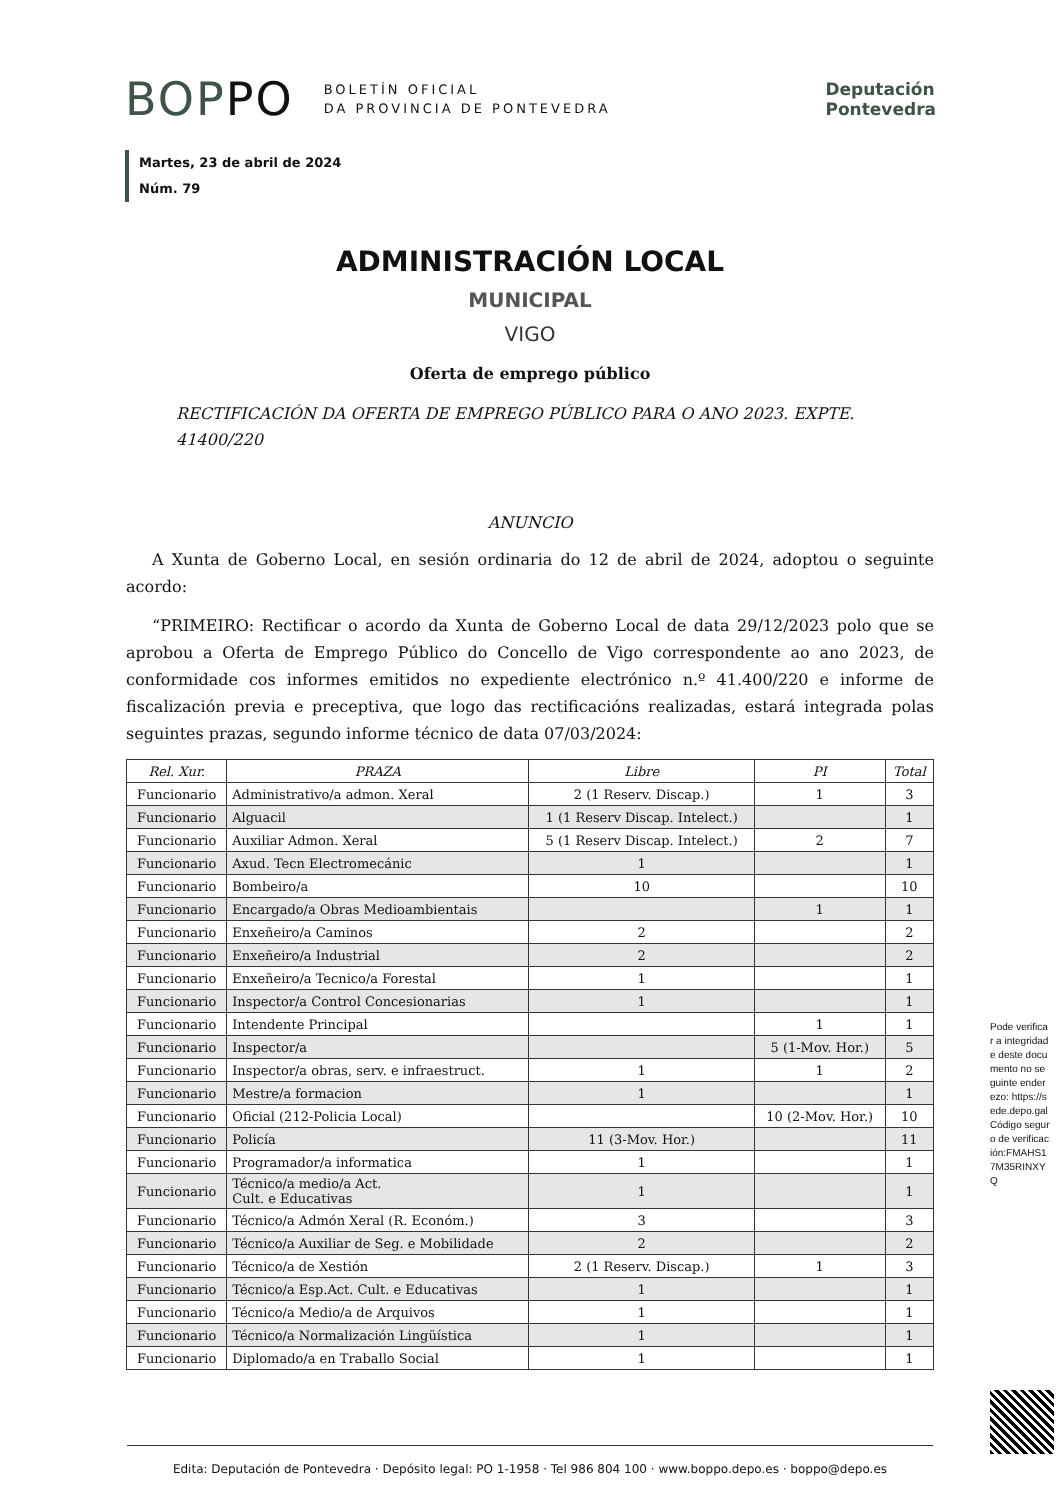BOPPO BOLETÍN OFICIAL
DA PROVINCIA DE PONTEVEDRA
Deputación
Pontevedra
Martes, 23 de abril de 2024
Núm. 79
ADMINISTRACIÓN LOCAL
MUNICIPAL
VIGO
Oferta de emprego público
RECTIFICACIÓN DA OFERTA DE EMPREGO PÚBLICO PARA O ANO 2023. EXPTE. 41400/220
ANUNCIO
A Xunta de Goberno Local, en sesión ordinaria do 12 de abril de 2024, adoptou o seguinte acordo:
“PRIMEIRO: Rectificar o acordo da Xunta de Goberno Local de data 29/12/2023 polo que se aprobou a Oferta de Emprego Público do Concello de Vigo correspondente ao ano 2023, de conformidade cos informes emitidos no expediente electrónico n.º 41.400/220 e informe de fiscalización previa e preceptiva, que logo das rectificacións realizadas, estará integrada polas seguintes prazas, segundo informe técnico de data 07/03/2024:
| Rel. Xur. | PRAZA | Libre | PI | Total |
| --- | --- | --- | --- | --- |
| Funcionario | Administrativo/a admon. Xeral | 2 (1 Reserv. Discap.) | 1 | 3 |
| Funcionario | Alguacil | 1 (1 Reserv Discap. Intelect.) | | 1 |
| Funcionario | Auxiliar Admon. Xeral | 5 (1 Reserv Discap. Intelect.) | 2 | 7 |
| Funcionario | Axud. Tecn Electromecánic | 1 | | 1 |
| Funcionario | Bombeiro/a | 10 | | 10 |
| Funcionario | Encargado/a Obras Medioambientais | | 1 | 1 |
| Funcionario | Enxeñeiro/a Caminos | 2 | | 2 |
| Funcionario | Enxeñeiro/a Industrial | 2 | | 2 |
| Funcionario | Enxeñeiro/a Tecnico/a Forestal | 1 | | 1 |
| Funcionario | Inspector/a Control Concesionarias | 1 | | 1 |
| Funcionario | Intendente Principal | | 1 | 1 |
| Funcionario | Inspector/a | | 5 (1-Mov. Hor.) | 5 |
| Funcionario | Inspector/a obras, serv. e infraestruct. | 1 | 1 | 2 |
| Funcionario | Mestre/a formacion | 1 | | 1 |
| Funcionario | Oficial (212-Policia Local) | | 10 (2-Mov. Hor.) | 10 |
| Funcionario | Policía | 11 (3-Mov. Hor.) | | 11 |
| Funcionario | Programador/a informatica | 1 | | 1 |
| Funcionario | Técnico/a medio/a Act. Cult. e Educativas | 1 | | 1 |
| Funcionario | Técnico/a Admón Xeral (R. Económ.) | 3 | | 3 |
| Funcionario | Técnico/a Auxiliar de Seg. e Mobilidade | 2 | | 2 |
| Funcionario | Técnico/a de Xestión | 2 (1 Reserv. Discap.) | 1 | 3 |
| Funcionario | Técnico/a Esp.Act. Cult. e Educativas | 1 | | 1 |
| Funcionario | Técnico/a Medio/a de Arquivos | 1 | | 1 |
| Funcionario | Técnico/a Normalización Lingüística | 1 | | 1 |
| Funcionario | Diplomado/a en Traballo Social | 1 | | 1 |
Pode verificar a integridade deste documento no seguinte enderezo: https://sede.depo.gal Código seguro de verificación:FMAHS17M35RINXYQ
Edita: Deputación de Pontevedra · Depósito legal: PO 1-1958 · Tel 986 804 100 · www.boppo.depo.es · boppo@depo.es